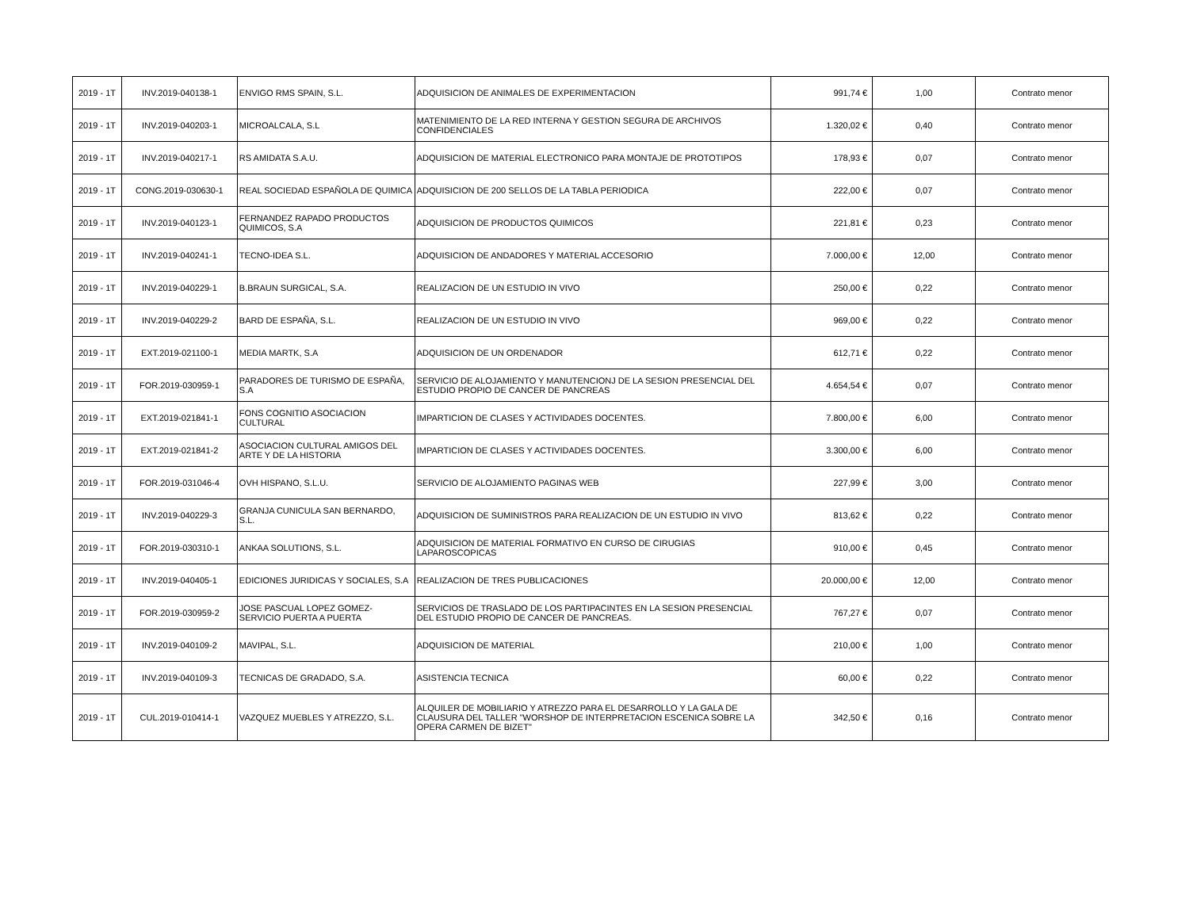| 2019 - 1T | INV.2019-040138-1 | ENVIGO RMS SPAIN, S.L. | ADQUISICION DE ANIMALES DE EXPERIMENTACION | 991,74 € | 1,00 | Contrato menor |
| 2019 - 1T | INV.2019-040203-1 | MICROALCALA, S.L | MATENIMIENTO DE LA RED INTERNA Y GESTION SEGURA DE ARCHIVOS CONFIDENCIALES | 1.320,02 € | 0,40 | Contrato menor |
| 2019 - 1T | INV.2019-040217-1 | RS AMIDATA S.A.U. | ADQUISICION DE MATERIAL ELECTRONICO PARA MONTAJE DE PROTOTIPOS | 178,93 € | 0,07 | Contrato menor |
| 2019 - 1T | CONG.2019-030630-1 | REAL SOCIEDAD ESPAÑOLA DE QUIMICA | ADQUISICION DE 200 SELLOS DE LA TABLA PERIODICA | 222,00 € | 0,07 | Contrato menor |
| 2019 - 1T | INV.2019-040123-1 | FERNANDEZ RAPADO PRODUCTOS QUIMICOS, S.A | ADQUISICION DE PRODUCTOS QUIMICOS | 221,81 € | 0,23 | Contrato menor |
| 2019 - 1T | INV.2019-040241-1 | TECNO-IDEA S.L. | ADQUISICION DE ANDADORES Y MATERIAL ACCESORIO | 7.000,00 € | 12,00 | Contrato menor |
| 2019 - 1T | INV.2019-040229-1 | B.BRAUN SURGICAL, S.A. | REALIZACION DE UN ESTUDIO IN VIVO | 250,00 € | 0,22 | Contrato menor |
| 2019 - 1T | INV.2019-040229-2 | BARD DE ESPAÑA, S.L. | REALIZACION DE UN ESTUDIO IN VIVO | 969,00 € | 0,22 | Contrato menor |
| 2019 - 1T | EXT.2019-021100-1 | MEDIA MARTK, S.A | ADQUISICION DE UN ORDENADOR | 612,71 € | 0,22 | Contrato menor |
| 2019 - 1T | FOR.2019-030959-1 | PARADORES DE TURISMO DE ESPAÑA, S.A | SERVICIO DE ALOJAMIENTO Y MANUTENCIONJ DE LA SESION PRESENCIAL DEL ESTUDIO PROPIO DE CANCER DE PANCREAS | 4.654,54 € | 0,07 | Contrato menor |
| 2019 - 1T | EXT.2019-021841-1 | FONS COGNITIO ASOCIACION CULTURAL | IMPARTICION DE CLASES Y ACTIVIDADES DOCENTES. | 7.800,00 € | 6,00 | Contrato menor |
| 2019 - 1T | EXT.2019-021841-2 | ASOCIACION CULTURAL AMIGOS DEL ARTE Y DE LA HISTORIA | IMPARTICION DE CLASES Y ACTIVIDADES DOCENTES. | 3.300,00 € | 6,00 | Contrato menor |
| 2019 - 1T | FOR.2019-031046-4 | OVH HISPANO, S.L.U. | SERVICIO DE ALOJAMIENTO PAGINAS WEB | 227,99 € | 3,00 | Contrato menor |
| 2019 - 1T | INV.2019-040229-3 | GRANJA CUNICULA SAN BERNARDO, S.L. | ADQUISICION DE SUMINISTROS PARA REALIZACION DE UN ESTUDIO IN VIVO | 813,62 € | 0,22 | Contrato menor |
| 2019 - 1T | FOR.2019-030310-1 | ANKAA SOLUTIONS, S.L. | ADQUISICION DE MATERIAL FORMATIVO EN CURSO DE CIRUGIAS LAPAROSCOPICAS | 910,00 € | 0,45 | Contrato menor |
| 2019 - 1T | INV.2019-040405-1 | EDICIONES JURIDICAS Y SOCIALES, S.A | REALIZACION DE TRES PUBLICACIONES | 20.000,00 € | 12,00 | Contrato menor |
| 2019 - 1T | FOR.2019-030959-2 | JOSE PASCUAL LOPEZ GOMEZ-SERVICIO PUERTA A PUERTA | SERVICIOS DE TRASLADO DE LOS PARTIPACINTES EN LA SESION PRESENCIAL DEL ESTUDIO PROPIO DE CANCER DE PANCREAS. | 767,27 € | 0,07 | Contrato menor |
| 2019 - 1T | INV.2019-040109-2 | MAVIPAL, S.L. | ADQUISICION DE MATERIAL | 210,00 € | 1,00 | Contrato menor |
| 2019 - 1T | INV.2019-040109-3 | TECNICAS DE GRADADO, S.A. | ASISTENCIA TECNICA | 60,00 € | 0,22 | Contrato menor |
| 2019 - 1T | CUL.2019-010414-1 | VAZQUEZ MUEBLES Y ATREZZO, S.L. | ALQUILER DE MOBILIARIO Y ATREZZO PARA EL DESARROLLO Y LA GALA DE CLAUSURA DEL TALLER "WORSHOP DE INTERPRETACION ESCENICA SOBRE LA OPERA CARMEN DE BIZET" | 342,50 € | 0,16 | Contrato menor |